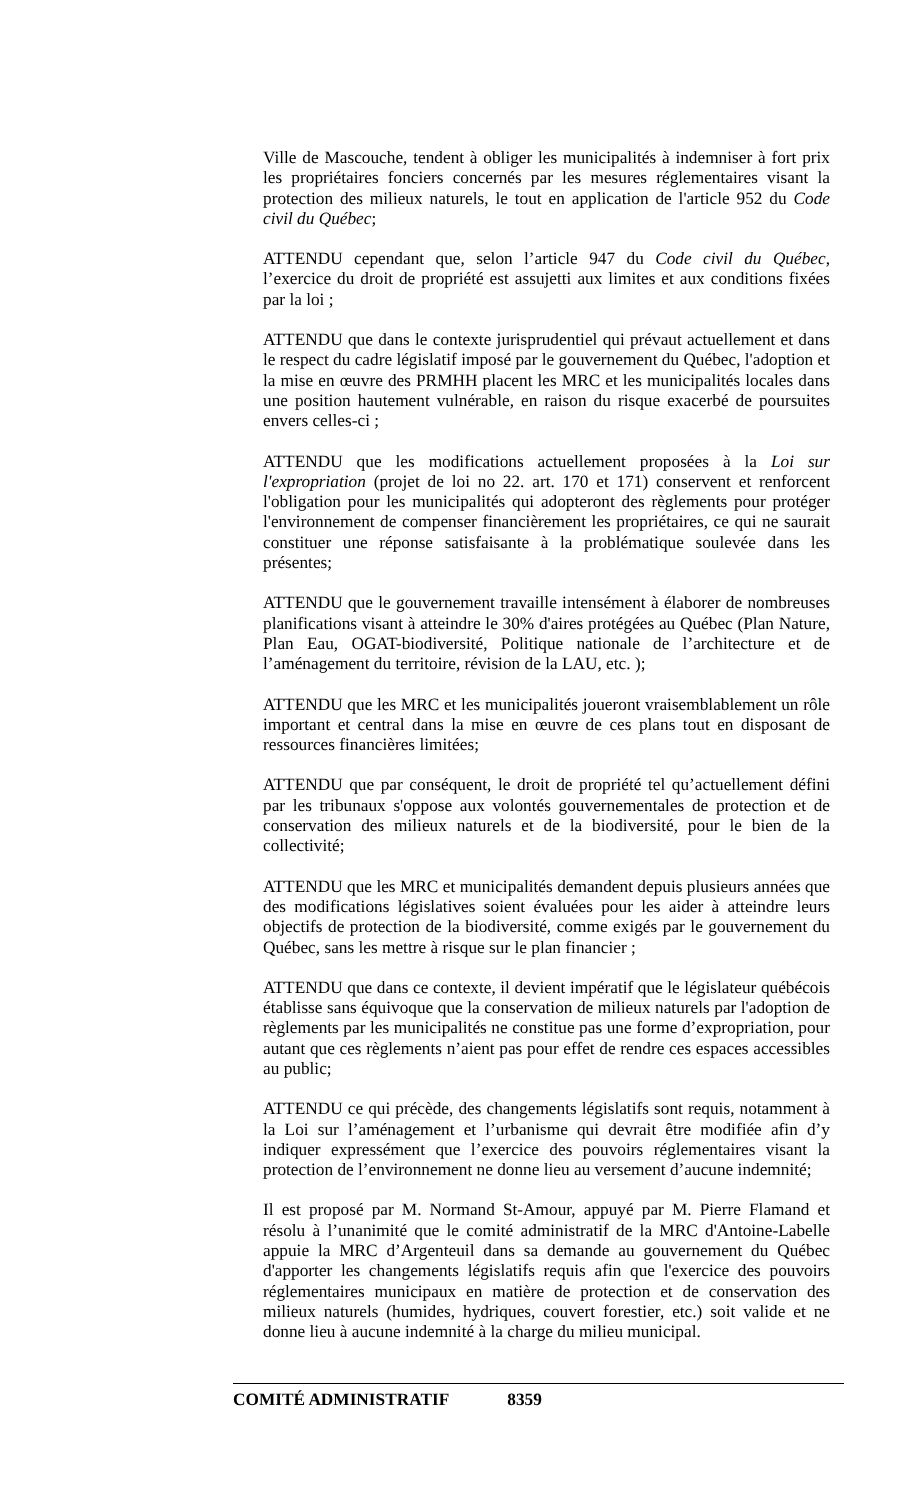Ville de Mascouche, tendent à obliger les municipalités à indemniser à fort prix les propriétaires fonciers concernés par les mesures réglementaires visant la protection des milieux naturels, le tout en application de l'article 952 du Code civil du Québec;
ATTENDU cependant que, selon l’article 947 du Code civil du Québec, l’exercice du droit de propriété est assujetti aux limites et aux conditions fixées par la loi ;
ATTENDU que dans le contexte jurisprudentiel qui prévaut actuellement et dans le respect du cadre législatif imposé par le gouvernement du Québec, l'adoption et la mise en œuvre des PRMHH placent les MRC et les municipalités locales dans une position hautement vulnérable, en raison du risque exacerbé de poursuites envers celles-ci ;
ATTENDU que les modifications actuellement proposées à la Loi sur l'expropriation (projet de loi no 22. art. 170 et 171) conservent et renforcent l'obligation pour les municipalités qui adopteront des règlements pour protéger l'environnement de compenser financièrement les propriétaires, ce qui ne saurait constituer une réponse satisfaisante à la problématique soulevée dans les présentes;
ATTENDU que le gouvernement travaille intensément à élaborer de nombreuses planifications visant à atteindre le 30% d'aires protégées au Québec (Plan Nature, Plan Eau, OGAT-biodiversité, Politique nationale de l’architecture et de l’aménagement du territoire, révision de la LAU, etc. );
ATTENDU que les MRC et les municipalités joueront vraisemblablement un rôle important et central dans la mise en œuvre de ces plans tout en disposant de ressources financières limitées;
ATTENDU que par conséquent, le droit de propriété tel qu’actuellement défini par les tribunaux s'oppose aux volontés gouvernementales de protection et de conservation des milieux naturels et de la biodiversité, pour le bien de la collectivité;
ATTENDU que les MRC et municipalités demandent depuis plusieurs années que des modifications législatives soient évaluées pour les aider à atteindre leurs objectifs de protection de la biodiversité, comme exigés par le gouvernement du Québec, sans les mettre à risque sur le plan financier ;
ATTENDU que dans ce contexte, il devient impératif que le législateur québécois établisse sans équivoque que la conservation de milieux naturels par l'adoption de règlements par les municipalités ne constitue pas une forme d’expropriation, pour autant que ces règlements n’aient pas pour effet de rendre ces espaces accessibles au public;
ATTENDU ce qui précède, des changements législatifs sont requis, notamment à la Loi sur l’aménagement et l’urbanisme qui devrait être modifiée afin d’y indiquer expressément que l’exercice des pouvoirs réglementaires visant la protection de l’environnement ne donne lieu au versement d’aucune indemnité;
Il est proposé par M. Normand St-Amour, appuyé par M. Pierre Flamand et résolu à l’unanimité que le comité administratif de la MRC d'Antoine-Labelle appuie la MRC d’Argenteuil dans sa demande au gouvernement du Québec d'apporter les changements législatifs requis afin que l'exercice des pouvoirs réglementaires municipaux en matière de protection et de conservation des milieux naturels (humides, hydriques, couvert forestier, etc.) soit valide et ne donne lieu à aucune indemnité à la charge du milieu municipal.
COMITÉ ADMINISTRATIF 8359